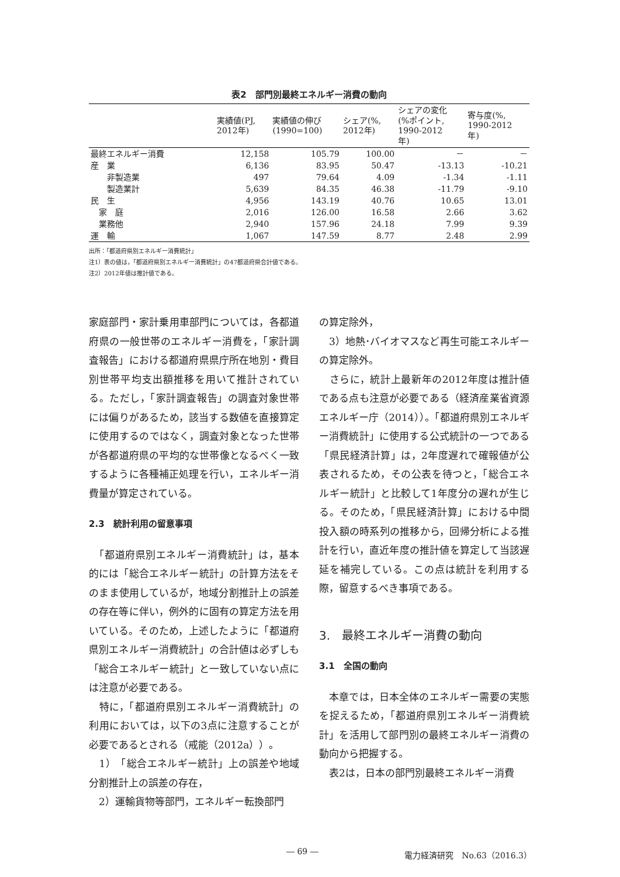表2　部門別最終エネルギー消費の動向
| | 実績値(PJ, 2012年) | 実績値の伸び (1990=100) | シェア(%, 2012年) | シェアの変化 (%ポイント, 1990-2012 年) | 寄与度(%, 1990-2012 年) |
| --- | --- | --- | --- | --- | --- |
| 最終エネルギー消費 | 12,158 | 105.79 | 100.00 | － | － |
| 産 業 | 6,136 | 83.95 | 50.47 | -13.13 | -10.21 |
| 非製造業 | 497 | 79.64 | 4.09 | -1.34 | -1.11 |
| 製造業計 | 5,639 | 84.35 | 46.38 | -11.79 | -9.10 |
| 民 生 | 4,956 | 143.19 | 40.76 | 10.65 | 13.01 |
| 家 庭 | 2,016 | 126.00 | 16.58 | 2.66 | 3.62 |
| 業務他 | 2,940 | 157.96 | 24.18 | 7.99 | 9.39 |
| 運 輸 | 1,067 | 147.59 | 8.77 | 2.48 | 2.99 |
出所：「都道府県別エネルギー消費統計」
注1）表の値は，「都道府県別エネルギー消費統計」の47都道府県合計値である。
注2）2012年値は推計値である。
家庭部門・家計乗用車部門については，各都道府県の一般世帯のエネルギー消費を，「家計調査報告」における都道府県県庁所在地別・費目別世帯平均支出額推移を用いて推計されている。ただし，「家計調査報告」の調査対象世帯には偏りがあるため，該当する数値を直接算定に使用するのではなく，調査対象となった世帯が各都道府県の平均的な世帯像となるべく一致するように各種補正処理を行い，エネルギー消費量が算定されている。
2.3　統計利用の留意事項
　「都道府県別エネルギー消費統計」は，基本的には「総合エネルギー統計」の計算方法をそのまま使用しているが，地域分割推計上の誤差の存在等に伴い，例外的に固有の算定方法を用いている。そのため，上述したように「都道府県別エネルギー消費統計」の合計値は必ずしも「総合エネルギー統計」と一致していない点には注意が必要である。
　特に，「都道府県別エネルギー消費統計」の利用においては，以下の3点に注意することが必要であるとされる（戒能（2012a））。
　1）　「総合エネルギー統計」上の誤差や地域分割推計上の誤差の存在，
　2）運輸貨物等部門，エネルギー転換部門
の算定除外，
　3）地熱･バイオマスなど再生可能エネルギーの算定除外。
　さらに，統計上最新年の2012年度は推計値である点も注意が必要である（経済産業省資源エネルギー庁（2014））。「都道府県別エネルギー消費統計」に使用する公式統計の一つである「県民経済計算」は，2年度遅れで確報値が公表されるため，その公表を待つと，「総合エネルギー統計」と比較して1年度分の遅れが生じる。そのため，「県民経済計算」における中間投入額の時系列の推移から，回帰分析による推計を行い，直近年度の推計値を算定して当該遅延を補完している。この点は統計を利用する際，留意するべき事項である。
3.　最終エネルギー消費の動向
3.1　全国の動向
　本章では，日本全体のエネルギー需要の実態を捉えるため，「都道府県別エネルギー消費統計」を活用して部門別の最終エネルギー消費の動向から把握する。
　表2は，日本の部門別最終エネルギー消費
― 69 ― 電力経済研究　No.63（2016.3）